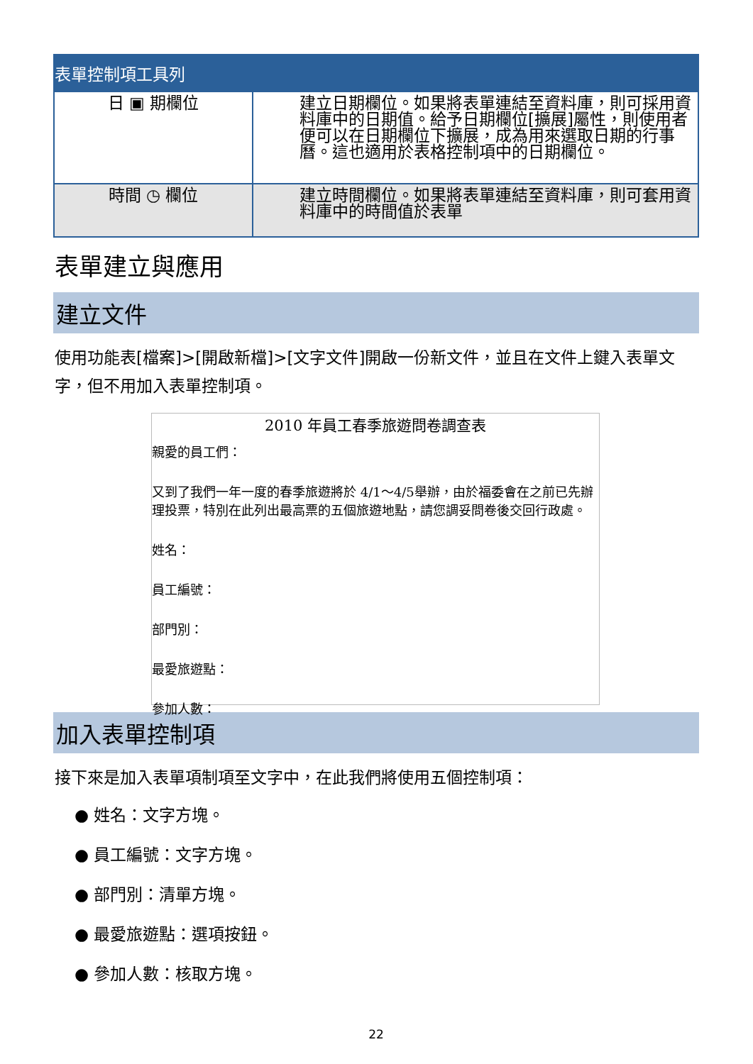表單控制項工具列
| 日 ▣ 期欄位 | 建立日期欄位。如果將表單連結至資料庫，則可採用資料庫中的日期值。給予日期欄位[擴展]屬性，則使用者便可以在日期欄位下擴展，成為用來選取日期的行事曆。這也適用於表格控制項中的日期欄位。 |
| 時間 ◷ 欄位 | 建立時間欄位。如果將表單連結至資料庫，則可套用資料庫中的時間值於表單 |
表單建立與應用
建立文件
使用功能表[檔案]>[開啟新檔]>[文字文件]開啟一份新文件，並且在文件上鍵入表單文字，但不用加入表單控制項。
2010 年員工春季旅遊問卷調查表
親愛的員工們：
又到了我們一年一度的春季旅遊將於 4/1～4/5舉辦，由於福委會在之前已先辦理投票，特別在此列出最高票的五個旅遊地點，請您調妥問卷後交回行政處。
姓名：
員工編號：
部門別：
最愛旅遊點：
參加人數：
加入表單控制項
接下來是加入表單項制項至文字中，在此我們將使用五個控制項：
● 姓名：文字方塊。
● 員工編號：文字方塊。
● 部門別：清單方塊。
● 最愛旅遊點：選項按鈕。
● 參加人數：核取方塊。
22